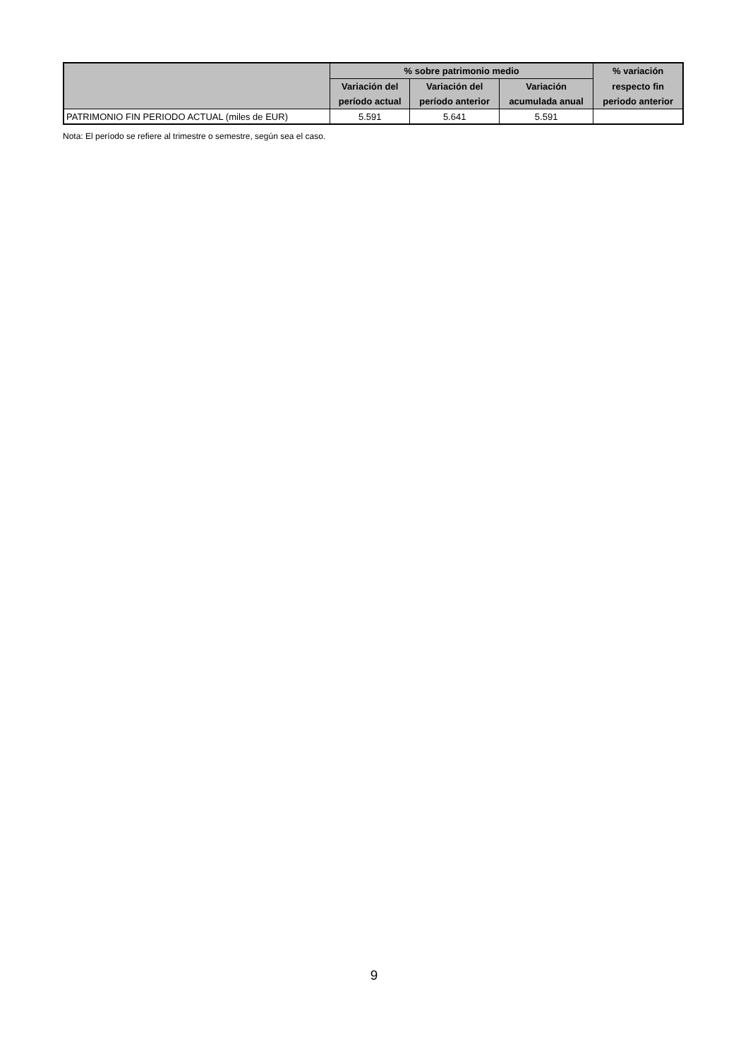| | % sobre patrimonio medio | | | % variación |
| --- | --- | --- | --- | --- |
| | Variación del | Variación del | Variación | respecto fin |
| | período actual | período anterior | acumulada anual | periodo anterior |
| PATRIMONIO FIN PERIODO ACTUAL (miles de EUR) | 5.591 | 5.641 | 5.591 | |
Nota: El período se refiere al trimestre o semestre, según sea el caso.
9